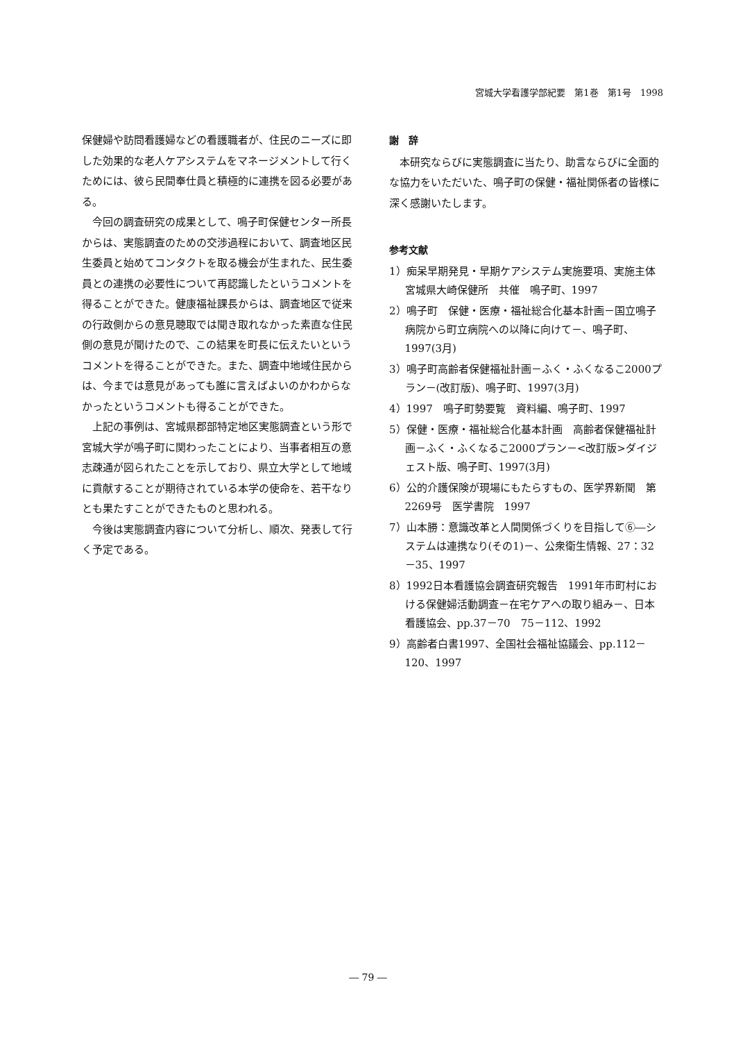宮城大学看護学部紀要　第1巻　第1号　1998
保健婦や訪問看護婦などの看護職者が、住民のニーズに即した効果的な老人ケアシステムをマネージメントして行くためには、彼ら民間奉仕員と積極的に連携を図る必要がある。
今回の調査研究の成果として、鳴子町保健センター所長からは、実態調査のための交渉過程において、調査地区民生委員と始めてコンタクトを取る機会が生まれた、民生委員との連携の必要性について再認識したというコメントを得ることができた。健康福祉課長からは、調査地区で従来の行政側からの意見聴取では聞き取れなかった素直な住民側の意見が聞けたので、この結果を町長に伝えたいというコメントを得ることができた。また、調査中地域住民からは、今までは意見があっても誰に言えばよいのかわからなかったというコメントも得ることができた。
上記の事例は、宮城県郡部特定地区実態調査という形で宮城大学が鳴子町に関わったことにより、当事者相互の意志疎通が図られたことを示しており、県立大学として地域に貢献することが期待されている本学の使命を、若干なりとも果たすことができたものと思われる。
今後は実態調査内容について分析し、順次、発表して行く予定である。
謝　辞
本研究ならびに実態調査に当たり、助言ならびに全面的な協力をいただいた、鳴子町の保健・福祉関係者の皆様に深く感謝いたします。
参考文献
1）痴呆早期発見・早期ケアシステム実施要項、実施主体宮城県大崎保健所　共催　鳴子町、1997
2）鳴子町　保健・医療・福祉総合化基本計画－国立鳴子病院から町立病院への以降に向けて－、鳴子町、1997(3月)
3）鳴子町高齢者保健福祉計画－ふく・ふくなるこ2000プラン－(改訂版)、鳴子町、1997(3月)
4）1997　鳴子町勢要覧　資料編、鳴子町、1997
5）保健・医療・福祉総合化基本計画　高齢者保健福祉計画－ふく・ふくなるこ2000プラン－<改訂版>ダイジェスト版、鳴子町、1997(3月)
6）公的介護保険が現場にもたらすもの、医学界新聞　第2269号　医学書院　1997
7）山本勝：意識改革と人間関係づくりを目指して⑥―システムは連携なり(その1)－、公衆衛生情報、27：32－35、1997
8）1992日本看護協会調査研究報告　1991年市町村における保健婦活動調査－在宅ケアへの取り組み－、日本看護協会、pp.37－70　75－112、1992
9）高齢者白書1997、全国社会福祉協議会、pp.112－120、1997
― 79 ―